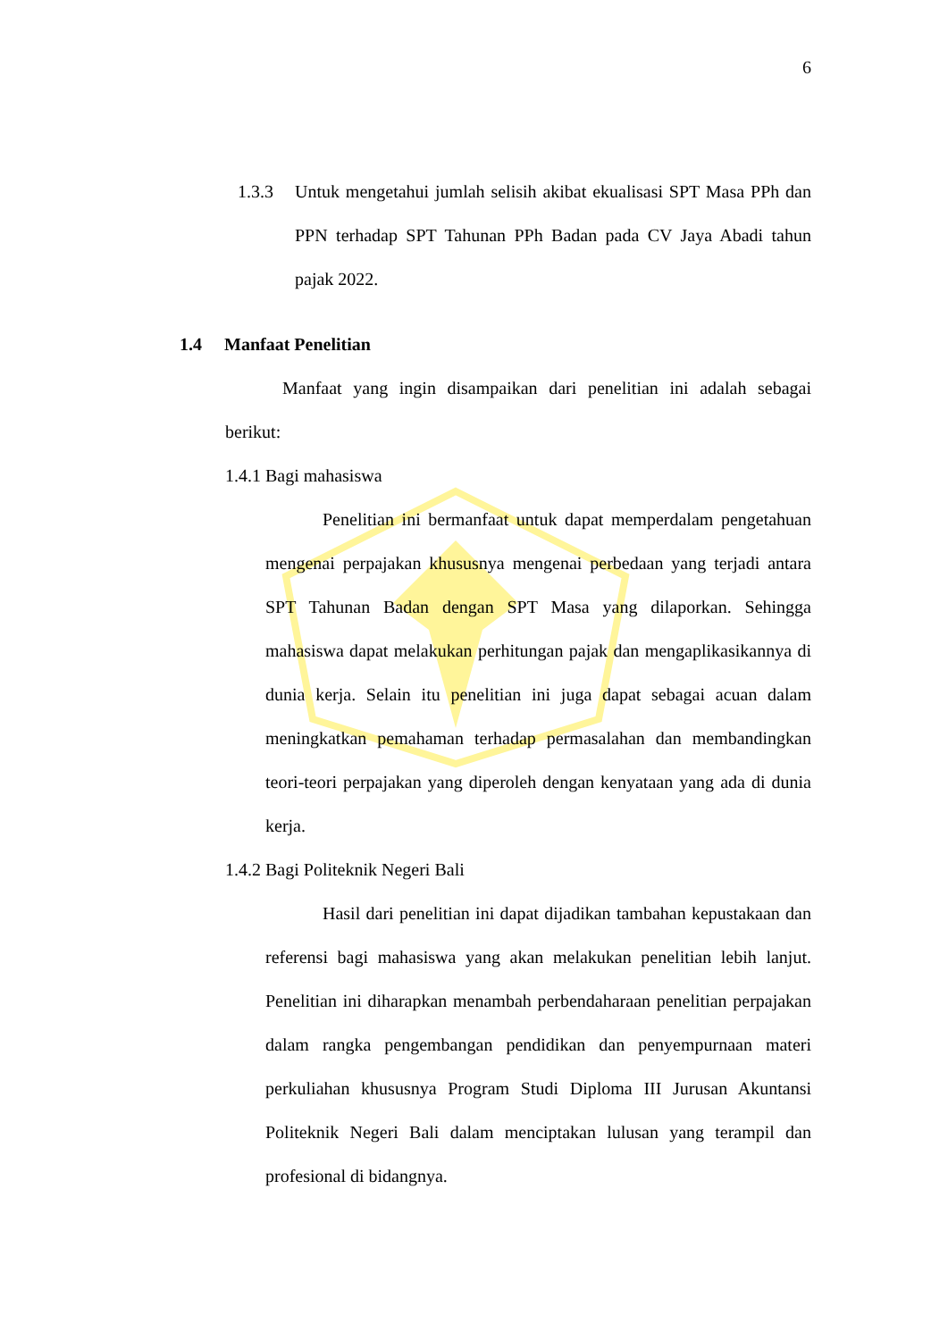6
1.3.3 Untuk mengetahui jumlah selisih akibat ekualisasi SPT Masa PPh dan PPN terhadap SPT Tahunan PPh Badan pada CV Jaya Abadi tahun pajak 2022.
1.4 Manfaat Penelitian
Manfaat yang ingin disampaikan dari penelitian ini adalah sebagai berikut:
1.4.1 Bagi mahasiswa
Penelitian ini bermanfaat untuk dapat memperdalam pengetahuan mengenai perpajakan khususnya mengenai perbedaan yang terjadi antara SPT Tahunan Badan dengan SPT Masa yang dilaporkan. Sehingga mahasiswa dapat melakukan perhitungan pajak dan mengaplikasikannya di dunia kerja. Selain itu penelitian ini juga dapat sebagai acuan dalam meningkatkan pemahaman terhadap permasalahan dan membandingkan teori-teori perpajakan yang diperoleh dengan kenyataan yang ada di dunia kerja.
1.4.2 Bagi Politeknik Negeri Bali
Hasil dari penelitian ini dapat dijadikan tambahan kepustakaan dan referensi bagi mahasiswa yang akan melakukan penelitian lebih lanjut. Penelitian ini diharapkan menambah perbendaharaan penelitian perpajakan dalam rangka pengembangan pendidikan dan penyempurnaan materi perkuliahan khususnya Program Studi Diploma III Jurusan Akuntansi Politeknik Negeri Bali dalam menciptakan lulusan yang terampil dan profesional di bidangnya.